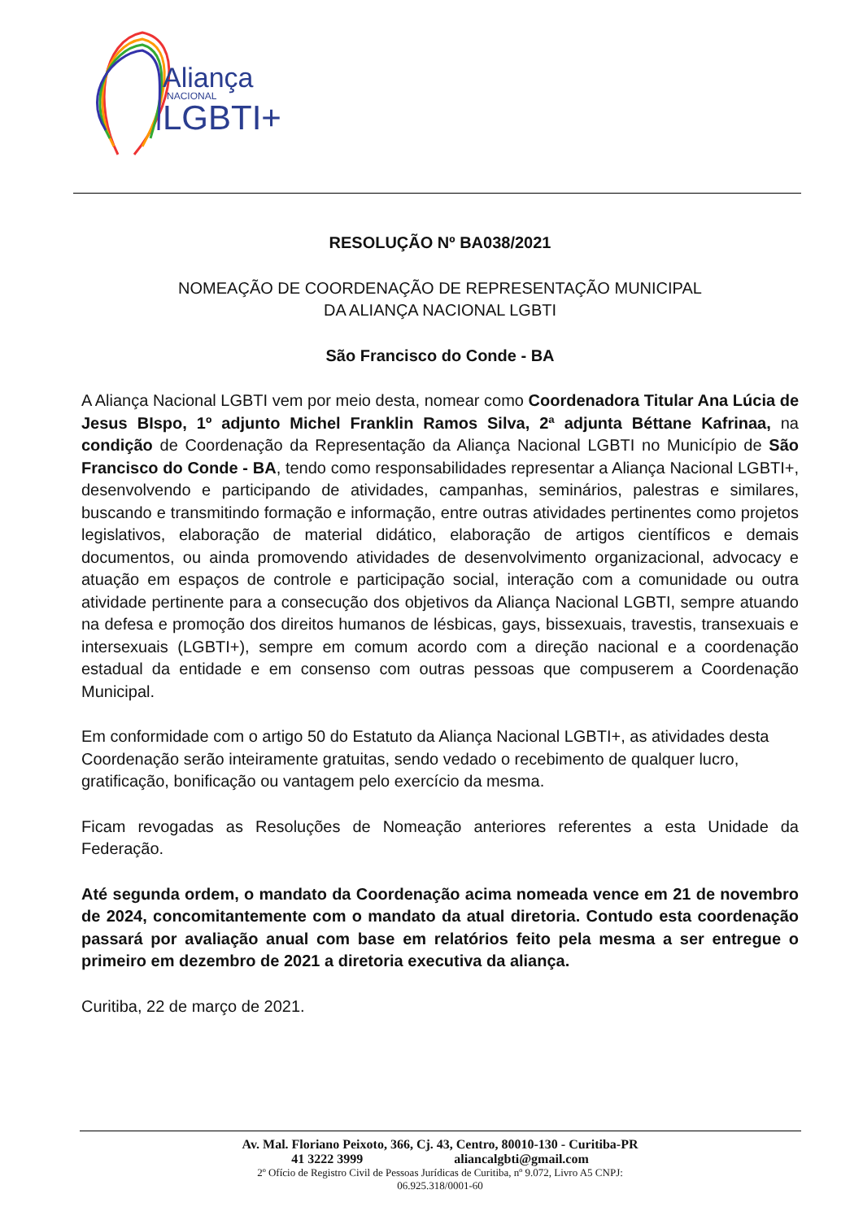Aliança
NACIONAL
LGBTI+
RESOLUÇÃO Nº BA038/2021
NOMEAÇÃO DE COORDENAÇÃO DE REPRESENTAÇÃO MUNICIPAL
DA ALIANÇA NACIONAL LGBTI
São Francisco do Conde - BA
A Aliança Nacional LGBTI vem por meio desta, nomear como Coordenadora Titular Ana Lúcia de Jesus BIspo, 1º adjunto Michel Franklin Ramos Silva, 2ª adjunta Béttane Kafrinaa, na condição de Coordenação da Representação da Aliança Nacional LGBTI no Município de São Francisco do Conde - BA, tendo como responsabilidades representar a Aliança Nacional LGBTI+, desenvolvendo e participando de atividades, campanhas, seminários, palestras e similares, buscando e transmitindo formação e informação, entre outras atividades pertinentes como projetos legislativos, elaboração de material didático, elaboração de artigos científicos e demais documentos, ou ainda promovendo atividades de desenvolvimento organizacional, advocacy e atuação em espaços de controle e participação social, interação com a comunidade ou outra atividade pertinente para a consecução dos objetivos da Aliança Nacional LGBTI, sempre atuando na defesa e promoção dos direitos humanos de lésbicas, gays, bissexuais, travestis, transexuais e intersexuais (LGBTI+), sempre em comum acordo com a direção nacional e a coordenação estadual da entidade e em consenso com outras pessoas que compuserem a Coordenação Municipal.
Em conformidade com o artigo 50 do Estatuto da Aliança Nacional LGBTI+, as atividades desta Coordenação serão inteiramente gratuitas, sendo vedado o recebimento de qualquer lucro, gratificação, bonificação ou vantagem pelo exercício da mesma.
Ficam revogadas as Resoluções de Nomeação anteriores referentes a esta Unidade da Federação.
Até segunda ordem, o mandato da Coordenação acima nomeada vence em 21 de novembro de 2024, concomitantemente com o mandato da atual diretoria. Contudo esta coordenação passará por avaliação anual com base em relatórios feito pela mesma a ser entregue o primeiro em dezembro de 2021 a diretoria executiva da aliança.
Curitiba, 22 de março de 2021.
Av. Mal. Floriano Peixoto, 366, Cj. 43, Centro, 80010-130 - Curitiba-PR
41 3222 3999 aliancalgbti@gmail.com
2º Ofício de Registro Civil de Pessoas Jurídicas de Curitiba, nº 9.072, Livro A5 CNPJ:
06.925.318/0001-60